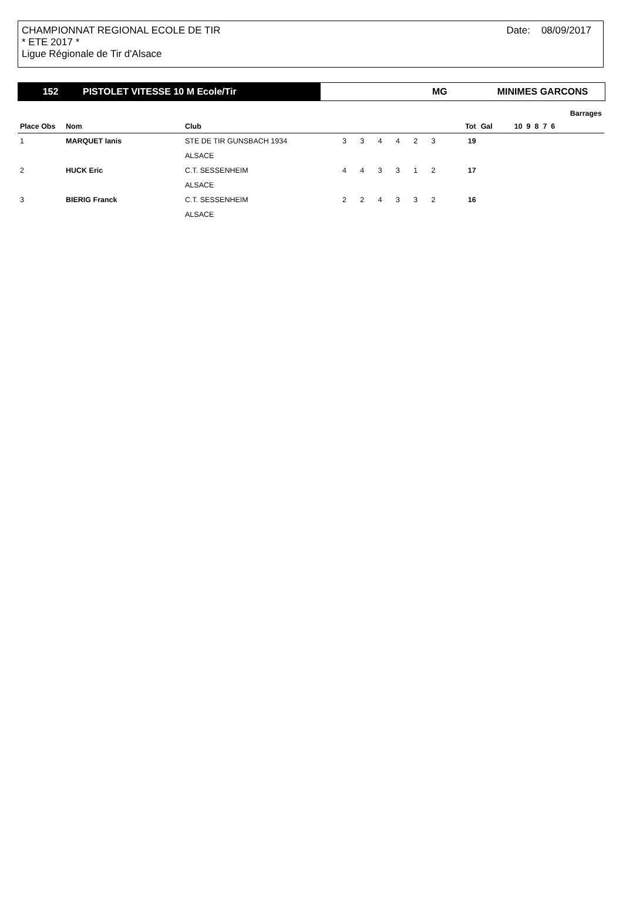CHAMPIONNAT REGIONAL ECOLE DE TIR
* ETE 2017 *
Ligue Régionale de Tir d'Alsace
Date: 08/09/2017
152 PISTOLET VITESSE 10 M Ecole/Tir MG MINIMES GARCONS
| | | | | | | | | | | | Barrages |
| --- | --- | --- | --- | --- | --- | --- | --- | --- | --- | --- | --- |
| Place Obs | Nom | Club | | | | | | | Tot | Gal | 10 9 8 7 6 |
| 1 | MARQUET Ianis | STE DE TIR GUNSBACH 1934 | 3 | 3 | 4 | 4 | 2 | 3 | 19 | | |
| | | ALSACE | | | | | | | | | |
| 2 | HUCK Eric | C.T. SESSENHEIM | 4 | 4 | 3 | 3 | 1 | 2 | 17 | | |
| | | ALSACE | | | | | | | | | |
| 3 | BIERIG Franck | C.T. SESSENHEIM | 2 | 2 | 4 | 3 | 3 | 2 | 16 | | |
| | | ALSACE | | | | | | | | | |